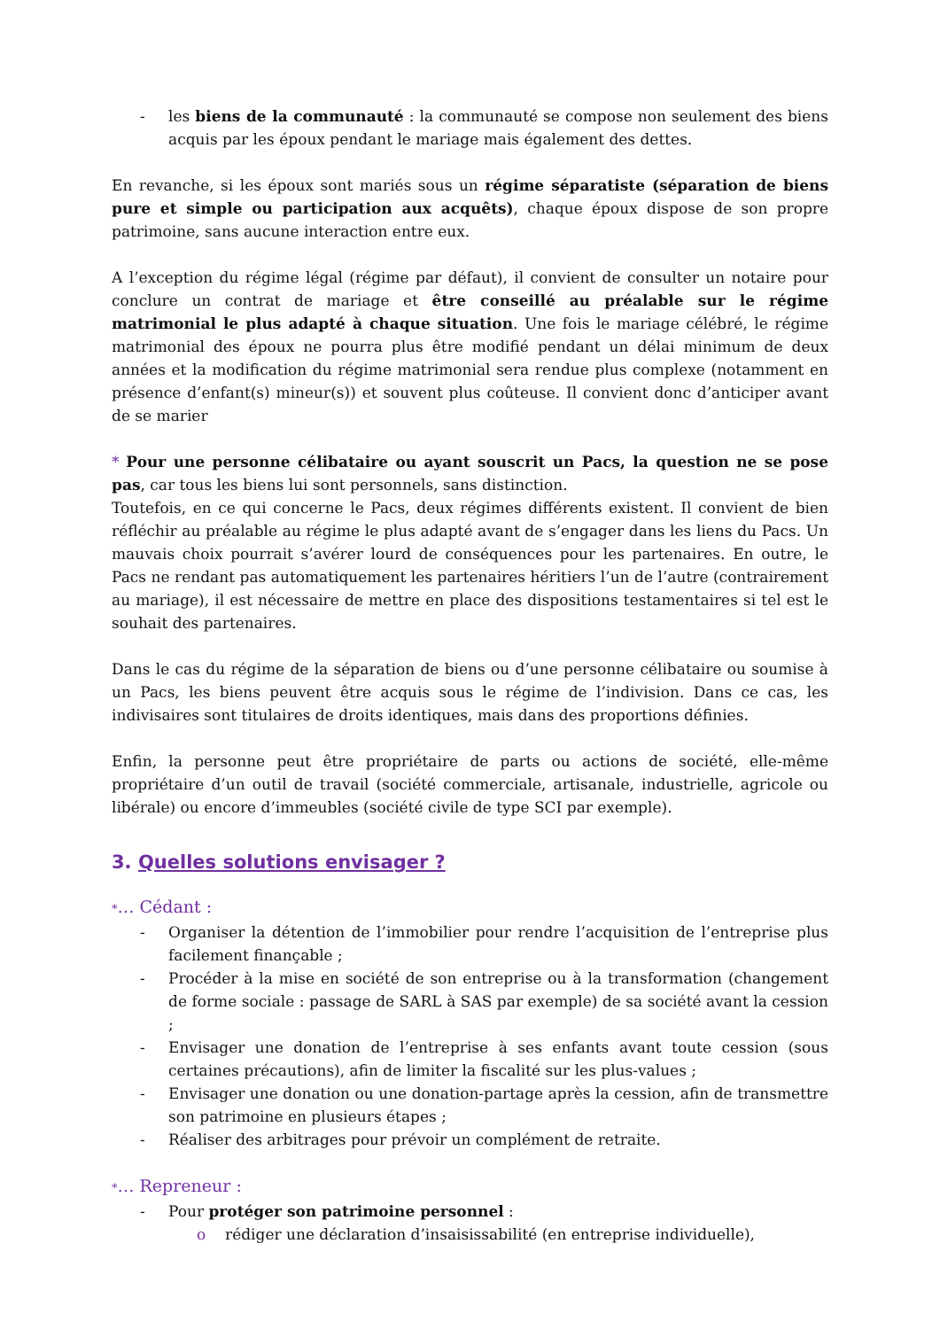- les biens de la communauté : la communauté se compose non seulement des biens acquis par les époux pendant le mariage mais également des dettes.
En revanche, si les époux sont mariés sous un régime séparatiste (séparation de biens pure et simple ou participation aux acquêts), chaque époux dispose de son propre patrimoine, sans aucune interaction entre eux.
A l’exception du régime légal (régime par défaut), il convient de consulter un notaire pour conclure un contrat de mariage et être conseillé au préalable sur le régime matrimonial le plus adapté à chaque situation. Une fois le mariage célébré, le régime matrimonial des époux ne pourra plus être modifié pendant un délai minimum de deux années et la modification du régime matrimonial sera rendue plus complexe (notamment en présence d’enfant(s) mineur(s)) et souvent plus coûteuse. Il convient donc d’anticiper avant de se marier
* Pour une personne célibataire ou ayant souscrit un Pacs, la question ne se pose pas, car tous les biens lui sont personnels, sans distinction.
Toutefois, en ce qui concerne le Pacs, deux régimes différents existent. Il convient de bien réfléchir au préalable au régime le plus adapté avant de s’engager dans les liens du Pacs. Un mauvais choix pourrait s’avérer lourd de conséquences pour les partenaires. En outre, le Pacs ne rendant pas automatiquement les partenaires héritiers l’un de l’autre (contrairement au mariage), il est nécessaire de mettre en place des dispositions testamentaires si tel est le souhait des partenaires.
Dans le cas du régime de la séparation de biens ou d’une personne célibataire ou soumise à un Pacs, les biens peuvent être acquis sous le régime de l’indivision. Dans ce cas, les indivisaires sont titulaires de droits identiques, mais dans des proportions définies.
Enfin, la personne peut être propriétaire de parts ou actions de société, elle-même propriétaire d’un outil de travail (société commerciale, artisanale, industrielle, agricole ou libérale) ou encore d’immeubles (société civile de type SCI par exemple).
3. Quelles solutions envisager ?
*… Cédant :
- Organiser la détention de l’immobilier pour rendre l’acquisition de l’entreprise plus facilement finançable ;
- Procéder à la mise en société de son entreprise ou à la transformation (changement de forme sociale : passage de SARL à SAS par exemple) de sa société avant la cession ;
- Envisager une donation de l’entreprise à ses enfants avant toute cession (sous certaines précautions), afin de limiter la fiscalité sur les plus-values ;
- Envisager une donation ou une donation-partage après la cession, afin de transmettre son patrimoine en plusieurs étapes ;
- Réaliser des arbitrages pour prévoir un complément de retraite.
*… Repreneur :
- Pour protéger son patrimoine personnel :
o rédiger une déclaration d’insaisissabilité (en entreprise individuelle),